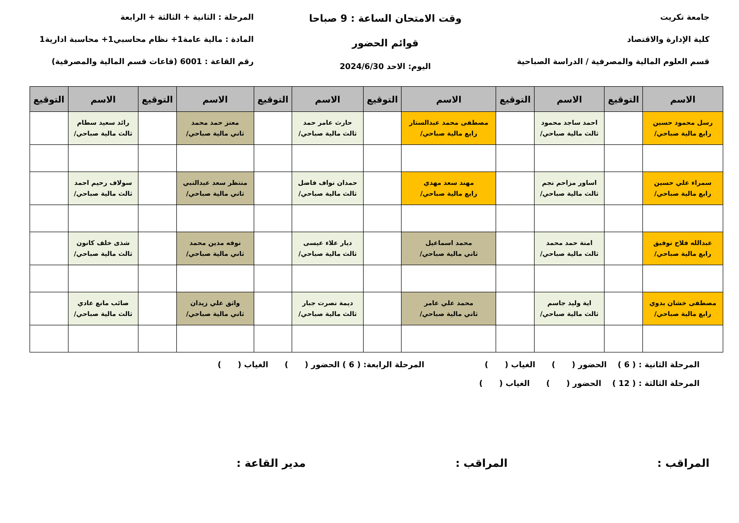جامعة تكريت
كلية الإدارة والاقتصاد
قسم العلوم المالية والمصرفية / الدراسة الصباحية
وقت الامتحان الساعة : 9 صباحا
قوائم الحضور
اليوم: الاحد 2024/6/30
المرحلة : الثانية + الثالثة + الرابعة
المادة : مالية عامة1+ نظام محاسبي1+ محاسبة ادارية1
رقم القاعة : 6001 (قاعات قسم المالية والمصرفية)
| الاسم | التوقيع | الاسم | التوقيع | الاسم | التوقيع | الاسم | التوقيع | الاسم | التوقيع | الاسم | التوقيع |
| --- | --- | --- | --- | --- | --- | --- | --- | --- | --- | --- | --- |
| رسل محمود حسين رابع مالية صباحي/ | | احمد ساجد محمود ثالث مالية صباحي/ | | مصطفى محمد عبدالستار رابع مالية صباحي/ | | حارث عامر حمد ثالث مالية صباحي/ | | معتز حمد محمد ثاني مالية صباحي/ | | رائد سعيد سطام ثالث مالية صباحي/ | |
| سمراء علي حسين رابع مالية صباحي/ | | اساور مزاحم نجم ثالث مالية صباحي/ | | مهند سعد مهدي رابع مالية صباحي/ | | حمدان نواف فاضل ثالث مالية صباحي/ | | منتظر سعد عبدالنبي ثاني مالية صباحي/ | | سولاف رحيم احمد ثالث مالية صباحي/ | |
| عبدالله فلاح توفيق رابع مالية صباحي/ | | امنة حمد محمد ثالث مالية صباحي/ | | محمد اسماعيل ثاني مالية صباحي/ | | ديار علاء عيسى ثالث مالية صباحي/ | | نوفه مدين محمد ثاني مالية صباحي/ | | شذى خلف كانون ثالث مالية صباحي/ | |
| مصطفى خشان بدوي رابع مالية صباحي/ | | اية وليد جاسم ثالث مالية صباحي/ | | محمد علي عامر ثاني مالية صباحي/ | | ديمة نصرت جبار ثالث مالية صباحي/ | | واثق علي زيدان ثاني مالية صباحي/ | | صائب مانع عادي ثالث مالية صباحي/ | |
المرحلة الثانية : ( 6 ) الحضور ( ) الغياب ( ) المرحلة الرابعة: ( 6 ) الحضور ( ) الغياب ( )
المرحلة الثالثة : ( 12 ) الحضور ( ) الغياب ( )
المراقب : المراقب : مدير القاعة :